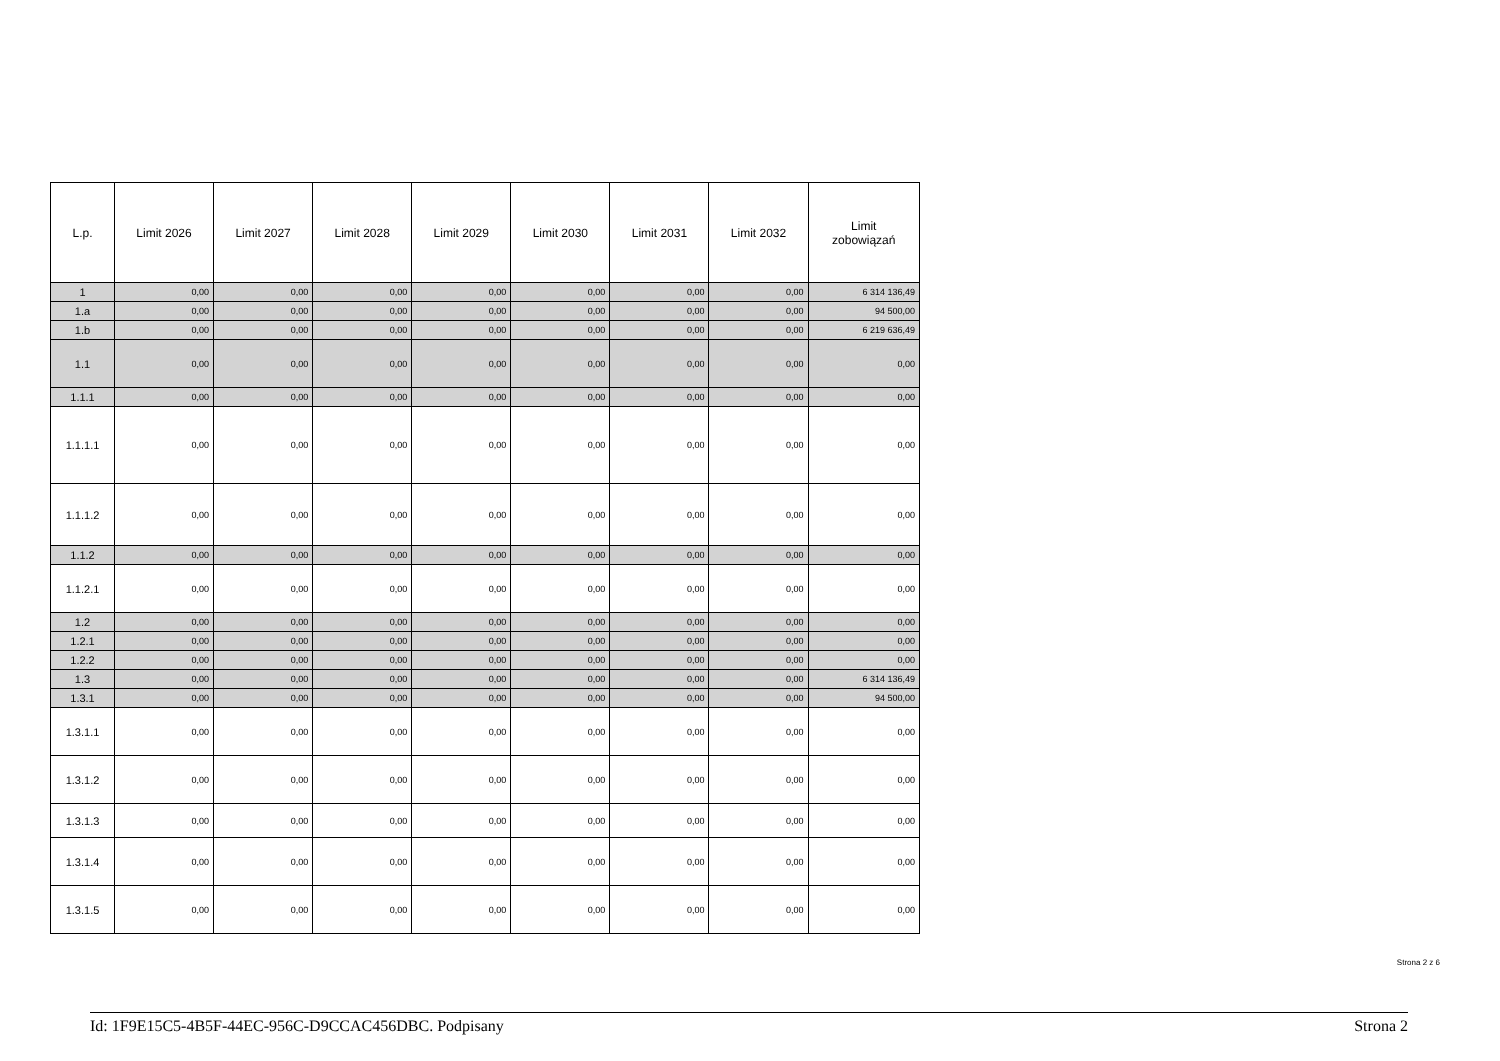| L.p. | Limit 2026 | Limit 2027 | Limit 2028 | Limit 2029 | Limit 2030 | Limit 2031 | Limit 2032 | Limit zobowiązań |
| --- | --- | --- | --- | --- | --- | --- | --- | --- |
| 1 | 0,00 | 0,00 | 0,00 | 0,00 | 0,00 | 0,00 | 0,00 | 6 314 136,49 |
| 1.a | 0,00 | 0,00 | 0,00 | 0,00 | 0,00 | 0,00 | 0,00 | 94 500,00 |
| 1.b | 0,00 | 0,00 | 0,00 | 0,00 | 0,00 | 0,00 | 0,00 | 6 219 636,49 |
| 1.1 | 0,00 | 0,00 | 0,00 | 0,00 | 0,00 | 0,00 | 0,00 | 0,00 |
| 1.1.1 | 0,00 | 0,00 | 0,00 | 0,00 | 0,00 | 0,00 | 0,00 | 0,00 |
| 1.1.1.1 | 0,00 | 0,00 | 0,00 | 0,00 | 0,00 | 0,00 | 0,00 | 0,00 |
| 1.1.1.2 | 0,00 | 0,00 | 0,00 | 0,00 | 0,00 | 0,00 | 0,00 | 0,00 |
| 1.1.2 | 0,00 | 0,00 | 0,00 | 0,00 | 0,00 | 0,00 | 0,00 | 0,00 |
| 1.1.2.1 | 0,00 | 0,00 | 0,00 | 0,00 | 0,00 | 0,00 | 0,00 | 0,00 |
| 1.2 | 0,00 | 0,00 | 0,00 | 0,00 | 0,00 | 0,00 | 0,00 | 0,00 |
| 1.2.1 | 0,00 | 0,00 | 0,00 | 0,00 | 0,00 | 0,00 | 0,00 | 0,00 |
| 1.2.2 | 0,00 | 0,00 | 0,00 | 0,00 | 0,00 | 0,00 | 0,00 | 0,00 |
| 1.3 | 0,00 | 0,00 | 0,00 | 0,00 | 0,00 | 0,00 | 0,00 | 6 314 136,49 |
| 1.3.1 | 0,00 | 0,00 | 0,00 | 0,00 | 0,00 | 0,00 | 0,00 | 94 500,00 |
| 1.3.1.1 | 0,00 | 0,00 | 0,00 | 0,00 | 0,00 | 0,00 | 0,00 | 0,00 |
| 1.3.1.2 | 0,00 | 0,00 | 0,00 | 0,00 | 0,00 | 0,00 | 0,00 | 0,00 |
| 1.3.1.3 | 0,00 | 0,00 | 0,00 | 0,00 | 0,00 | 0,00 | 0,00 | 0,00 |
| 1.3.1.4 | 0,00 | 0,00 | 0,00 | 0,00 | 0,00 | 0,00 | 0,00 | 0,00 |
| 1.3.1.5 | 0,00 | 0,00 | 0,00 | 0,00 | 0,00 | 0,00 | 0,00 | 0,00 |
Strona 2 z 6
Id: 1F9E15C5-4B5F-44EC-956C-D9CCAC456DBC. Podpisany Strona 2